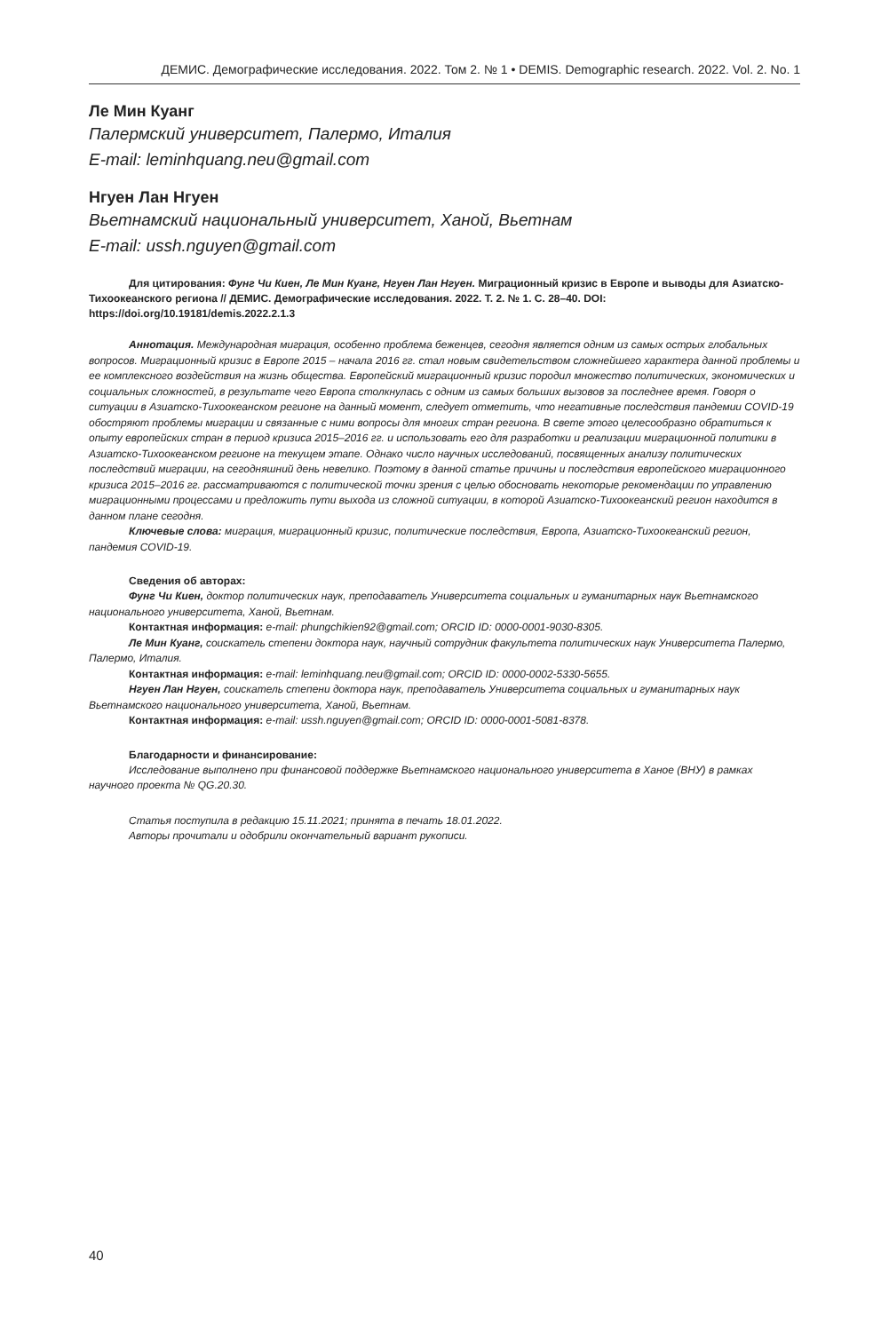ДЕМИС. Демографические исследования. 2022. Том 2. № 1 • DEMIS. Demographic research. 2022. Vol. 2. No. 1
Ле Мин Куанг
Палермский университет, Палермо, Италия
E-mail: leminhquang.neu@gmail.com
Нгуен Лан Нгуен
Вьетнамский национальный университет, Ханой, Вьетнам
E-mail: ussh.nguyen@gmail.com
Для цитирования: Фунг Чи Киен, Ле Мин Куанг, Нгуен Лан Нгуен. Миграционный кризис в Европе и выводы для Азиатско-Тихоокеанского региона // ДЕМИС. Демографические исследования. 2022. Т. 2. № 1. С. 28–40. DOI: https://doi.org/10.19181/demis.2022.2.1.3
Аннотация. Международная миграция, особенно проблема беженцев, сегодня является одним из самых острых глобальных вопросов. Миграционный кризис в Европе 2015 – начала 2016 гг. стал новым свидетельством сложнейшего характера данной проблемы и ее комплексного воздействия на жизнь общества. Европейский миграционный кризис породил множество политических, экономических и социальных сложностей, в результате чего Европа столкнулась с одним из самых больших вызовов за последнее время. Говоря о ситуации в Азиатско-Тихоокеанском регионе на данный момент, следует отметить, что негативные последствия пандемии COVID-19 обостряют проблемы миграции и связанные с ними вопросы для многих стран региона. В свете этого целесообразно обратиться к опыту европейских стран в период кризиса 2015–2016 гг. и использовать его для разработки и реализации миграционной политики в Азиатско-Тихоокеанском регионе на текущем этапе. Однако число научных исследований, посвященных анализу политических последствий миграции, на сегодняшний день невелико. Поэтому в данной статье причины и последствия европейского миграционного кризиса 2015–2016 гг. рассматриваются с политической точки зрения с целью обосновать некоторые рекомендации по управлению миграционными процессами и предложить пути выхода из сложной ситуации, в которой Азиатско-Тихоокеанский регион находится в данном плане сегодня.
Ключевые слова: миграция, миграционный кризис, политические последствия, Европа, Азиатско-Тихоокеанский регион, пандемия COVID-19.
Сведения об авторах:
Фунг Чи Киен, доктор политических наук, преподаватель Университета социальных и гуманитарных наук Вьетнамского национального университета, Ханой, Вьетнам.
Контактная информация: e-mail: phungchikien92@gmail.com; ORCID ID: 0000-0001-9030-8305.
Ле Мин Куанг, соискатель степени доктора наук, научный сотрудник факультета политических наук Университета Палермо, Палермо, Италия.
Контактная информация: e-mail: leminhquang.neu@gmail.com; ORCID ID: 0000-0002-5330-5655.
Нгуен Лан Нгуен, соискатель степени доктора наук, преподаватель Университета социальных и гуманитарных наук Вьетнамского национального университета, Ханой, Вьетнам.
Контактная информация: e-mail: ussh.nguyen@gmail.com; ORCID ID: 0000-0001-5081-8378.
Благодарности и финансирование:
Исследование выполнено при финансовой поддержке Вьетнамского национального университета в Ханое (ВНУ) в рамках научного проекта № QG.20.30.
Статья поступила в редакцию 15.11.2021; принята в печать 18.01.2022.
Авторы прочитали и одобрили окончательный вариант рукописи.
40